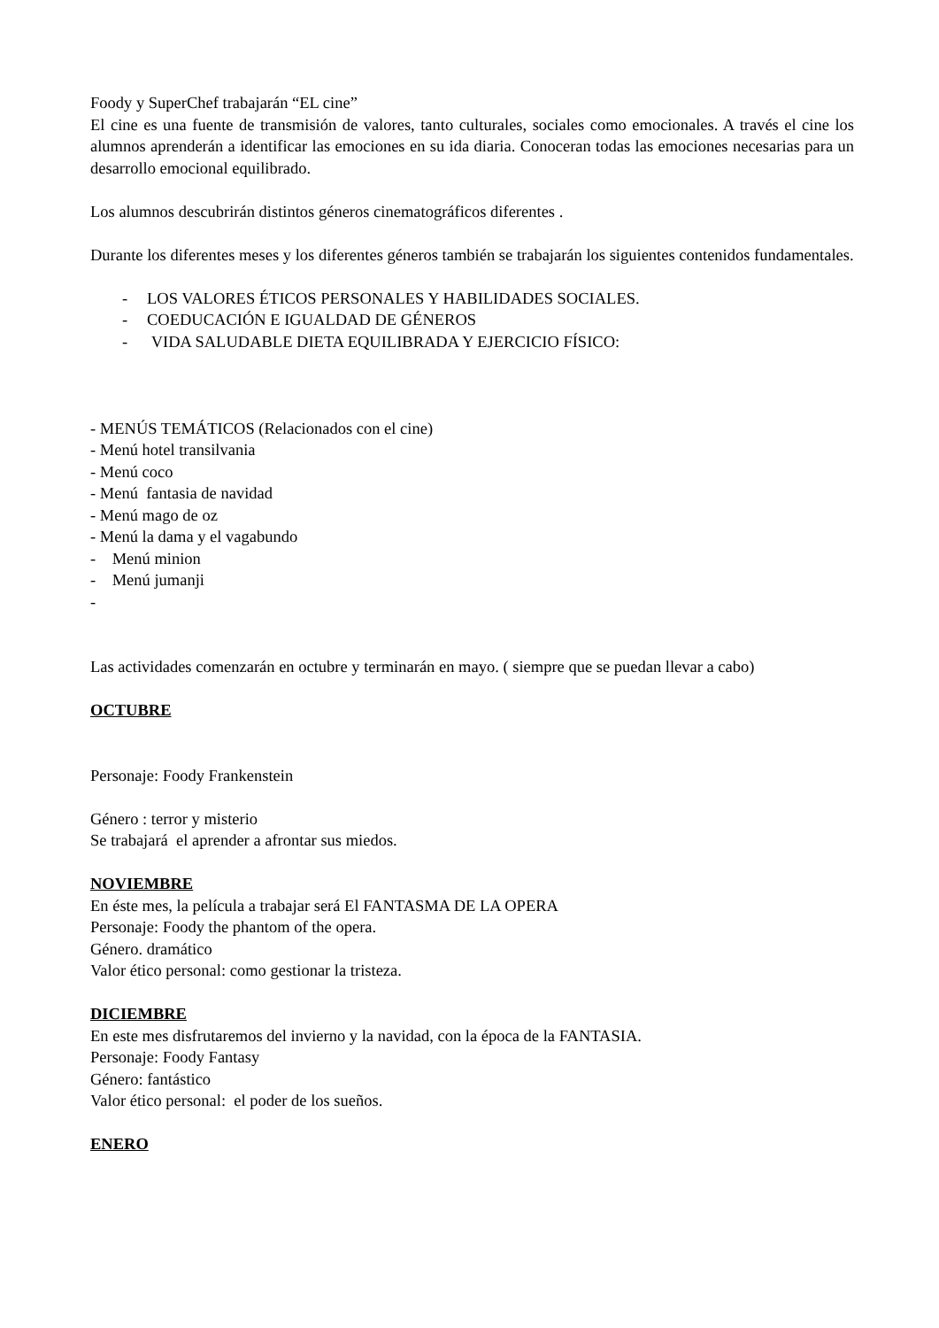Foody y SuperChef trabajarán “EL cine”
El cine es una fuente de transmisión de valores, tanto culturales, sociales como emocionales. A través el cine los alumnos aprenderán a identificar las emociones en su ida diaria. Conoceran todas las emociones necesarias para un desarrollo emocional equilibrado.
Los alumnos descubrirán distintos géneros cinematográficos diferentes .
Durante los diferentes meses y los diferentes géneros también se trabajarán los siguientes contenidos fundamentales.
- LOS VALORES ÉTICOS PERSONALES Y HABILIDADES SOCIALES.
- COEDUCACIÓN E IGUALDAD DE GÉNEROS
- VIDA SALUDABLE DIETA EQUILIBRADA Y EJERCICIO FÍSICO:
- MENÚS TEMÁTICOS (Relacionados con el cine)
- Menú hotel transilvania
- Menú coco
- Menú fantasia de navidad
- Menú mago de oz
- Menú la dama y el vagabundo
- Menú minion
- Menú jumanji
-
Las actividades comenzarán en octubre y terminarán en mayo. ( siempre que se puedan llevar a cabo)
OCTUBRE
Personaje: Foody Frankenstein
Género : terror y misterio
Se trabajará el aprender a afrontar sus miedos.
NOVIEMBRE
En éste mes, la película a trabajar será El FANTASMA DE LA OPERA
Personaje: Foody the phantom of the opera.
Género. dramático
Valor ético personal: como gestionar la tristeza.
DICIEMBRE
En este mes disfrutaremos del invierno y la navidad, con la época de la FANTASIA.
Personaje: Foody Fantasy
Género: fantástico
Valor ético personal: el poder de los sueños.
ENERO